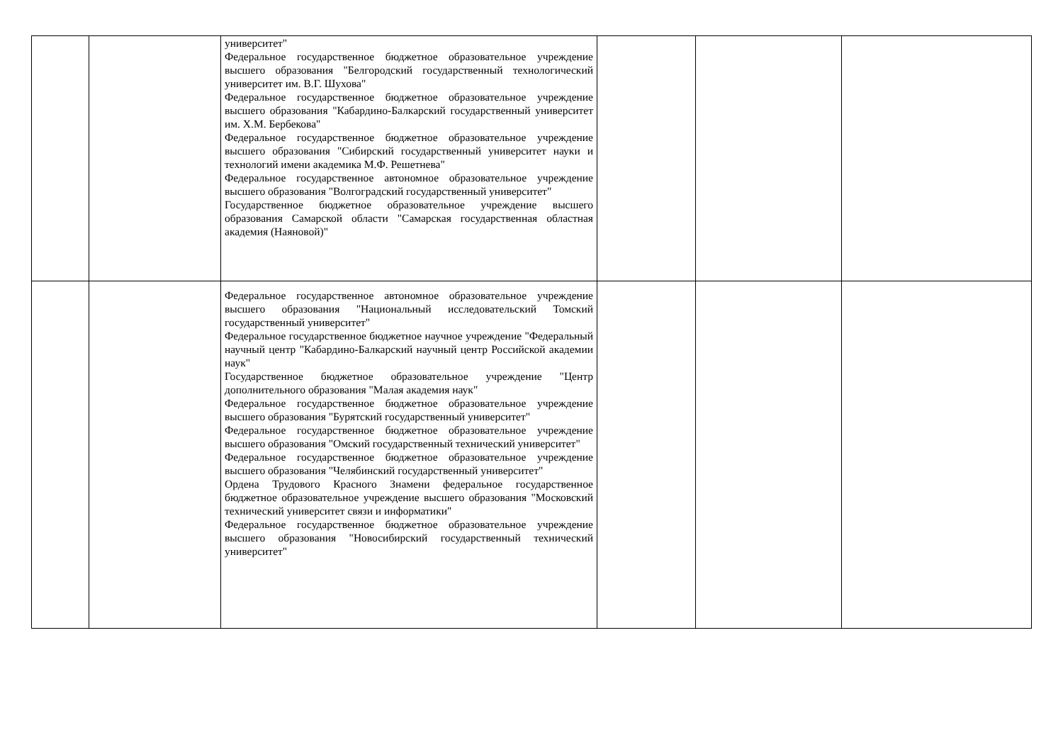| | | университет" Федеральное государственное бюджетное образовательное учреждение высшего образования "Белгородский государственный технологический университет им. В.Г. Шухова" Федеральное государственное бюджетное образовательное учреждение высшего образования "Кабардино-Балкарский государственный университет им. Х.М. Бербекова" Федеральное государственное бюджетное образовательное учреждение высшего образования "Сибирский государственный университет науки и технологий имени академика М.Ф. Решетнева" Федеральное государственное автономное образовательное учреждение высшего образования "Волгоградский государственный университет" Государственное бюджетное образовательное учреждение высшего образования Самарской области "Самарская государственная областная академия (Наяновой)" | | | |
| | | Федеральное государственное автономное образовательное учреждение высшего образования "Национальный исследовательский Томский государственный университет" Федеральное государственное бюджетное научное учреждение "Федеральный научный центр "Кабардино-Балкарский научный центр Российской академии наук" Государственное бюджетное образовательное учреждение "Центр дополнительного образования "Малая академия наук" Федеральное государственное бюджетное образовательное учреждение высшего образования "Бурятский государственный университет" Федеральное государственное бюджетное образовательное учреждение высшего образования "Омский государственный технический университет" Федеральное государственное бюджетное образовательное учреждение высшего образования "Челябинский государственный университет" Ордена Трудового Красного Знамени федеральное государственное бюджетное образовательное учреждение высшего образования "Московский технический университет связи и информатики" Федеральное государственное бюджетное образовательное учреждение высшего образования "Новосибирский государственный технический университет" | | | |